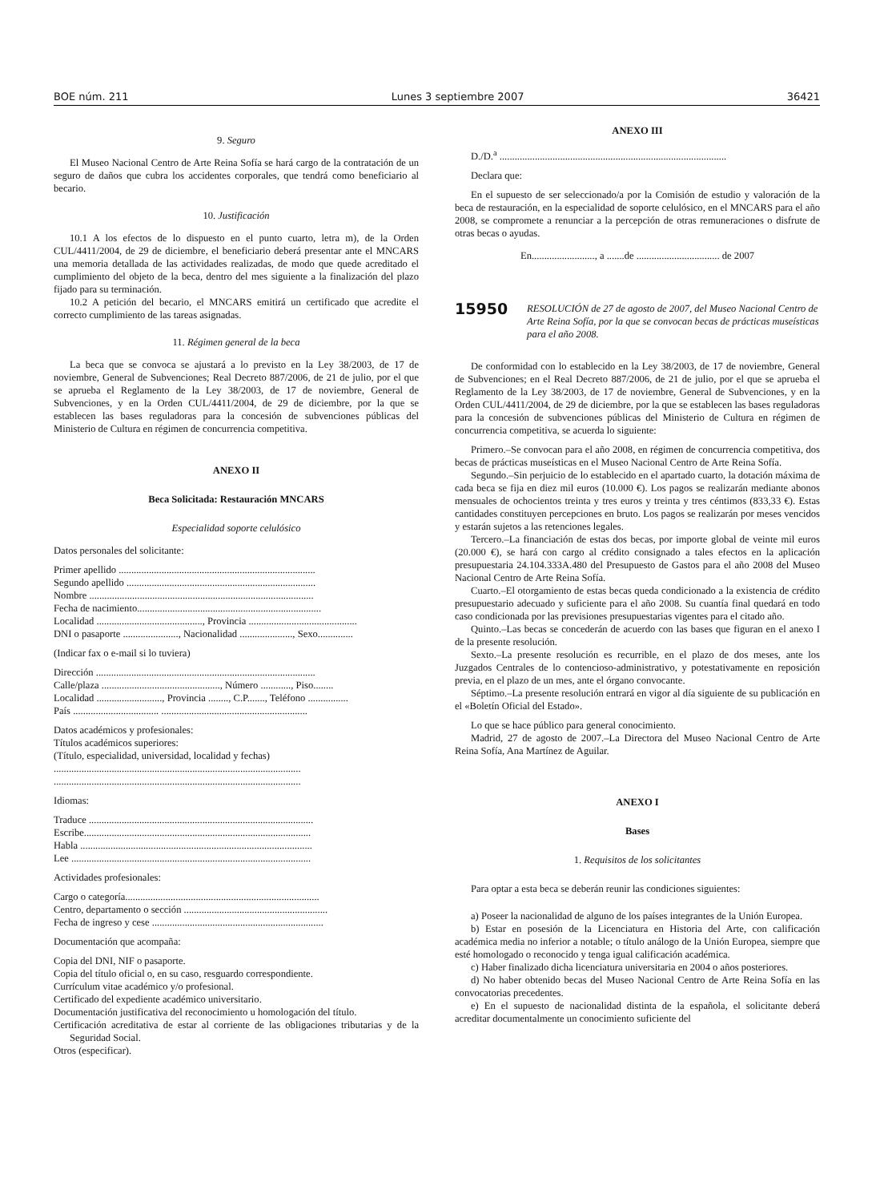BOE núm. 211 Lunes 3 septiembre 2007 36421
9. Seguro
El Museo Nacional Centro de Arte Reina Sofía se hará cargo de la contratación de un seguro de daños que cubra los accidentes corporales, que tendrá como beneficiario al becario.
10. Justificación
10.1 A los efectos de lo dispuesto en el punto cuarto, letra m), de la Orden CUL/4411/2004, de 29 de diciembre, el beneficiario deberá presentar ante el MNCARS una memoria detallada de las actividades realizadas, de modo que quede acreditado el cumplimiento del objeto de la beca, dentro del mes siguiente a la finalización del plazo fijado para su terminación.
10.2 A petición del becario, el MNCARS emitirá un certificado que acredite el correcto cumplimiento de las tareas asignadas.
11. Régimen general de la beca
La beca que se convoca se ajustará a lo previsto en la Ley 38/2003, de 17 de noviembre, General de Subvenciones; Real Decreto 887/2006, de 21 de julio, por el que se aprueba el Reglamento de la Ley 38/2003, de 17 de noviembre, General de Subvenciones, y en la Orden CUL/4411/2004, de 29 de diciembre, por la que se establecen las bases reguladoras para la concesión de subvenciones públicas del Ministerio de Cultura en régimen de concurrencia competitiva.
ANEXO II
Beca Solicitada: Restauración MNCARS
Especialidad soporte celulósico
Datos personales del solicitante:
Primer apellido ..............................................................................
Segundo apellido ...........................................................................
Nombre .........................................................................................
Fecha de nacimiento.........................................................................
Localidad .........................................., Provincia ...........................................
DNI o pasaporte ......................, Nacionalidad ....................., Sexo..............
(Indicar fax o e-mail si lo tuviera)
Dirección .......................................................................................
Calle/plaza ..............................................., Número ............, Piso........
Localidad .........................., Provincia ........, C.P......., Teléfono ................
País .................................. ..........................................................
Datos académicos y profesionales:
Títulos académicos superiores:
(Título, especialidad, universidad, localidad y fechas)
..................................................................................................
..................................................................................................
Idiomas:
Traduce .........................................................................................
Escribe..........................................................................................
Habla ............................................................................................
Lee ...............................................................................................
Actividades profesionales:
Cargo o categoría.............................................................................
Centro, departamento o sección .........................................................
Fecha de ingreso y cese ....................................................................
Documentación que acompaña:
Copia del DNI, NIF o pasaporte.
Copia del título oficial o, en su caso, resguardo correspondiente.
Currículum vitae académico y/o profesional.
Certificado del expediente académico universitario.
Documentación justificativa del reconocimiento u homologación del título.
Certificación acreditativa de estar al corriente de las obligaciones tributarias y de la Seguridad Social.
Otros (especificar).
ANEXO III
D./D.<sup>a</sup> ..........................................................................................
Declara que:
En el supuesto de ser seleccionado/a por la Comisión de estudio y valoración de la beca de restauración, en la especialidad de soporte celulósico, en el MNCARS para el año 2008, se compromete a renunciar a la percepción de otras remuneraciones o disfrute de otras becas o ayudas.
En........................., a .......de ................................. de 2007
15950 RESOLUCIÓN de 27 de agosto de 2007, del Museo Nacional Centro de Arte Reina Sofía, por la que se convocan becas de prácticas museísticas para el año 2008.
De conformidad con lo establecido en la Ley 38/2003, de 17 de noviembre, General de Subvenciones; en el Real Decreto 887/2006, de 21 de julio, por el que se aprueba el Reglamento de la Ley 38/2003, de 17 de noviembre, General de Subvenciones, y en la Orden CUL/4411/2004, de 29 de diciembre, por la que se establecen las bases reguladoras para la concesión de subvenciones públicas del Ministerio de Cultura en régimen de concurrencia competitiva, se acuerda lo siguiente:
Primero.–Se convocan para el año 2008, en régimen de concurrencia competitiva, dos becas de prácticas museísticas en el Museo Nacional Centro de Arte Reina Sofía.
Segundo.–Sin perjuicio de lo establecido en el apartado cuarto, la dotación máxima de cada beca se fija en diez mil euros (10.000 €). Los pagos se realizarán mediante abonos mensuales de ochocientos treinta y tres euros y treinta y tres céntimos (833,33 €). Estas cantidades constituyen percepciones en bruto. Los pagos se realizarán por meses vencidos y estarán sujetos a las retenciones legales.
Tercero.–La financiación de estas dos becas, por importe global de veinte mil euros (20.000 €), se hará con cargo al crédito consignado a tales efectos en la aplicación presupuestaria 24.104.333A.480 del Presupuesto de Gastos para el año 2008 del Museo Nacional Centro de Arte Reina Sofía.
Cuarto.–El otorgamiento de estas becas queda condicionado a la existencia de crédito presupuestario adecuado y suficiente para el año 2008. Su cuantía final quedará en todo caso condicionada por las previsiones presupuestarias vigentes para el citado año.
Quinto.–Las becas se concederán de acuerdo con las bases que figuran en el anexo I de la presente resolución.
Sexto.–La presente resolución es recurrible, en el plazo de dos meses, ante los Juzgados Centrales de lo contencioso-administrativo, y potestativamente en reposición previa, en el plazo de un mes, ante el órgano convocante.
Séptimo.–La presente resolución entrará en vigor al día siguiente de su publicación en el «Boletín Oficial del Estado».
Lo que se hace público para general conocimiento.
Madrid, 27 de agosto de 2007.–La Directora del Museo Nacional Centro de Arte Reina Sofía, Ana Martínez de Aguilar.
ANEXO I
Bases
1. Requisitos de los solicitantes
Para optar a esta beca se deberán reunir las condiciones siguientes:
a) Poseer la nacionalidad de alguno de los países integrantes de la Unión Europea.
b) Estar en posesión de la Licenciatura en Historia del Arte, con calificación académica media no inferior a notable; o título análogo de la Unión Europea, siempre que esté homologado o reconocido y tenga igual calificación académica.
c) Haber finalizado dicha licenciatura universitaria en 2004 o años posteriores.
d) No haber obtenido becas del Museo Nacional Centro de Arte Reina Sofía en las convocatorias precedentes.
e) En el supuesto de nacionalidad distinta de la española, el solicitante deberá acreditar documentalmente un conocimiento suficiente del